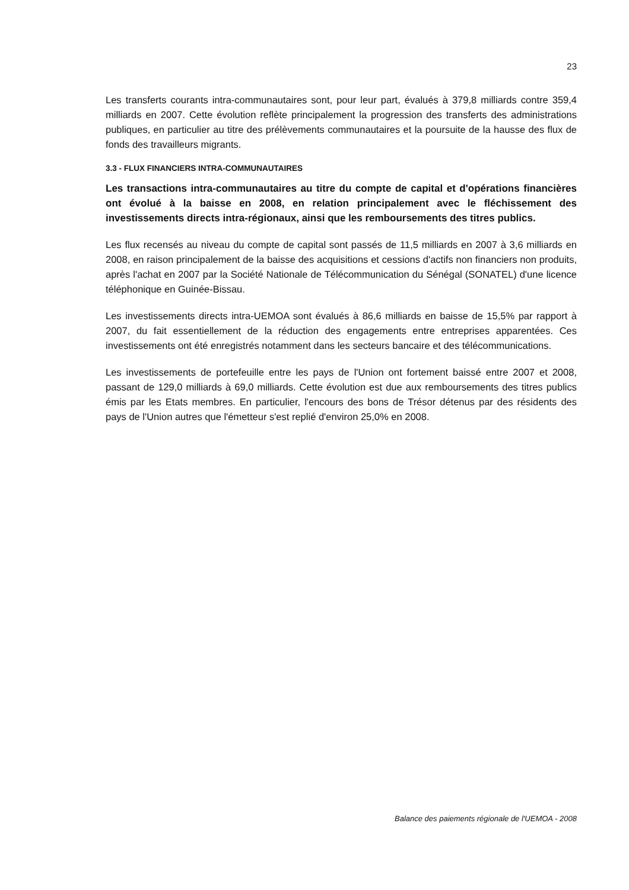23
Les transferts courants intra-communautaires sont, pour leur part, évalués à 379,8 milliards contre 359,4 milliards en 2007. Cette évolution reflète principalement la progression des transferts des administrations publiques, en particulier au titre des prélèvements communautaires et la poursuite de la hausse des flux de fonds des travailleurs migrants.
3.3 - FLUX FINANCIERS INTRA-COMMUNAUTAIRES
Les transactions intra-communautaires au titre du compte de capital et d'opérations financières ont évolué à la baisse en 2008, en relation principalement avec le fléchissement des investissements directs intra-régionaux, ainsi que les remboursements des titres publics.
Les flux recensés au niveau du compte de capital sont passés de 11,5 milliards en 2007 à 3,6 milliards en 2008, en raison principalement de la baisse des acquisitions et cessions d'actifs non financiers non produits, après l'achat en 2007 par la Société Nationale de Télécommunication du Sénégal (SONATEL) d'une licence téléphonique en Guinée-Bissau.
Les investissements directs intra-UEMOA sont évalués à 86,6 milliards en baisse de 15,5% par rapport à 2007, du fait essentiellement de la réduction des engagements entre entreprises apparentées. Ces investissements ont été enregistrés notamment dans les secteurs bancaire et des télécommunications.
Les investissements de portefeuille entre les pays de l'Union ont fortement baissé entre 2007 et 2008, passant de 129,0 milliards à 69,0 milliards. Cette évolution est due aux remboursements des titres publics émis par les Etats membres. En particulier, l'encours des bons de Trésor détenus par des résidents des pays de l'Union autres que l'émetteur s'est replié d'environ 25,0% en 2008.
Balance des paiements régionale de l'UEMOA - 2008